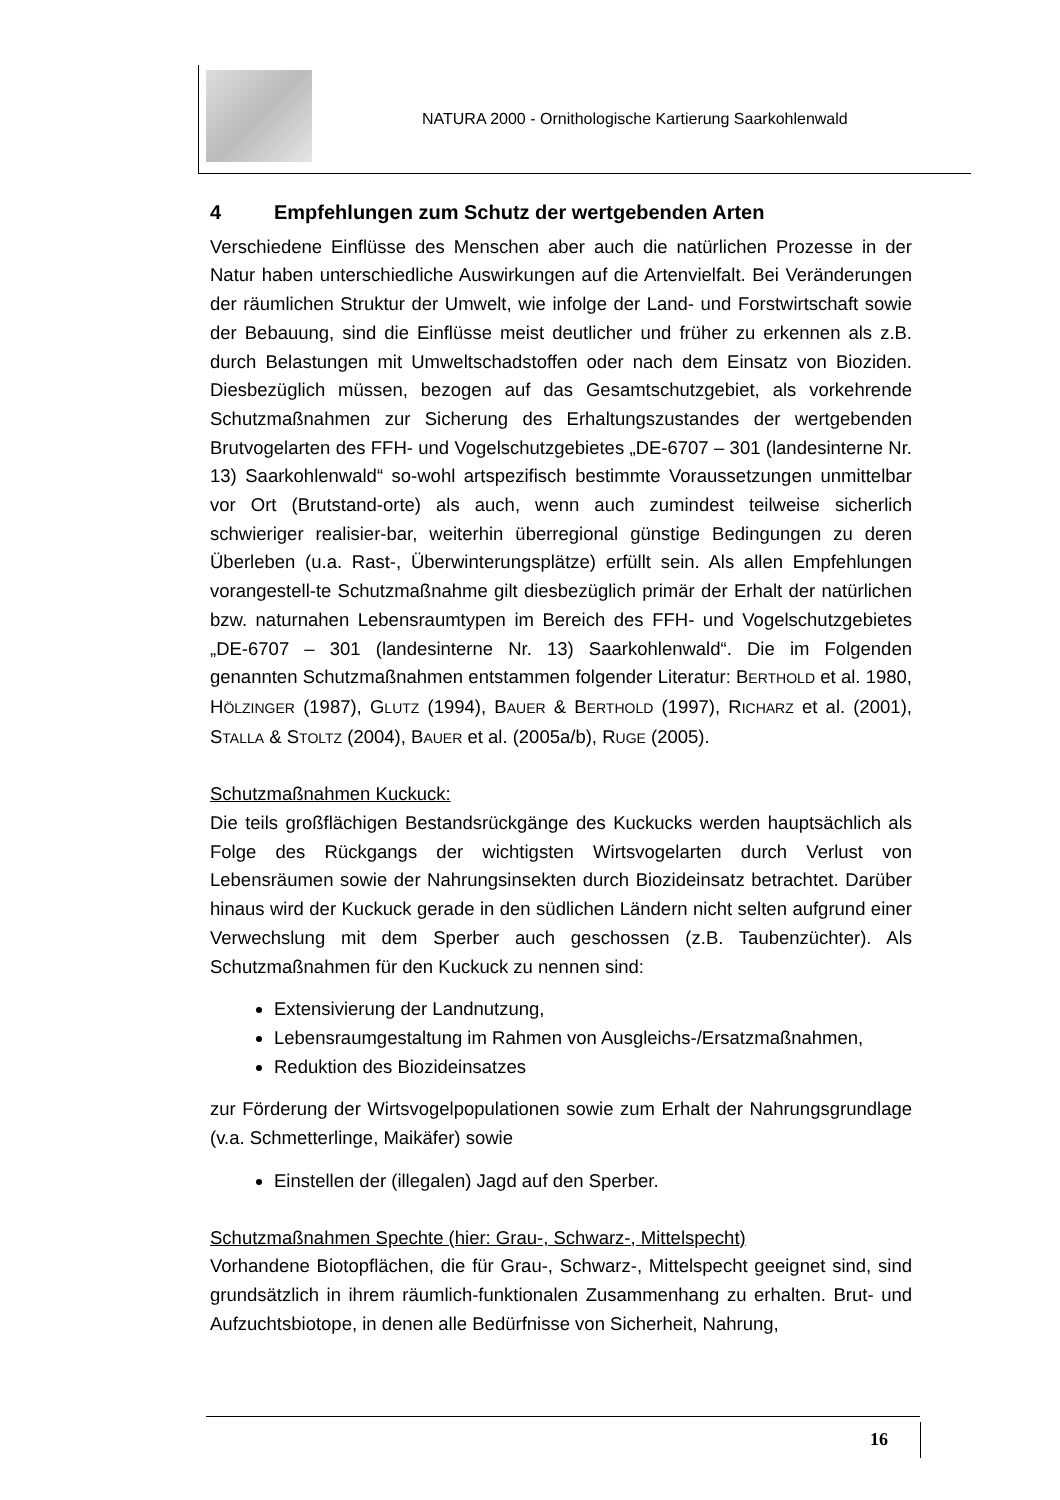NATURA 2000 - Ornithologische Kartierung Saarkohlenwald
4 Empfehlungen zum Schutz der wertgebenden Arten
Verschiedene Einflüsse des Menschen aber auch die natürlichen Prozesse in der Natur haben unterschiedliche Auswirkungen auf die Artenvielfalt. Bei Veränderungen der räumlichen Struktur der Umwelt, wie infolge der Land- und Forstwirtschaft sowie der Bebauung, sind die Einflüsse meist deutlicher und früher zu erkennen als z.B. durch Belastungen mit Umweltschadstoffen oder nach dem Einsatz von Bioziden. Diesbezüglich müssen, bezogen auf das Gesamtschutzgebiet, als vorkehrende Schutzmaßnahmen zur Sicherung des Erhaltungszustandes der wertgebenden Brutvogelarten des FFH- und Vogelschutzgebietes „DE-6707 – 301 (landesinterne Nr. 13) Saarkohlenwald“ so-wohl artspezifisch bestimmte Voraussetzungen unmittelbar vor Ort (Brutstand-orte) als auch, wenn auch zumindest teilweise sicherlich schwieriger realisier-bar, weiterhin überregional günstige Bedingungen zu deren Überleben (u.a. Rast-, Überwinterungsplätze) erfüllt sein. Als allen Empfehlungen vorangestell-te Schutzmaßnahme gilt diesbezüglich primär der Erhalt der natürlichen bzw. naturnahen Lebensraumtypen im Bereich des FFH- und Vogelschutzgebietes „DE-6707 – 301 (landesinterne Nr. 13) Saarkohlenwald“. Die im Folgenden genannten Schutzmaßnahmen entstammen folgender Literatur: BERTHOLD et al. 1980, HÖLZINGER (1987), GLUTZ (1994), BAUER & BERTHOLD (1997), RICHARZ et al. (2001), STALLA & STOLTZ (2004), BAUER et al. (2005a/b), RUGE (2005).
Schutzmaßnahmen Kuckuck:
Die teils großflächigen Bestandsrückgänge des Kuckucks werden hauptsächlich als Folge des Rückgangs der wichtigsten Wirtsvogelarten durch Verlust von Lebensräumen sowie der Nahrungsinsekten durch Biozideinsatz betrachtet. Darüber hinaus wird der Kuckuck gerade in den südlichen Ländern nicht selten aufgrund einer Verwechslung mit dem Sperber auch geschossen (z.B. Taubenzüchter). Als Schutzmaßnahmen für den Kuckuck zu nennen sind:
Extensivierung der Landnutzung,
Lebensraumgestaltung im Rahmen von Ausgleichs-/Ersatzmaßnahmen,
Reduktion des Biozideinsatzes
zur Förderung der Wirtsvogelpopulationen sowie zum Erhalt der Nahrungsgrundlage (v.a. Schmetterlinge, Maikäfer) sowie
Einstellen der (illegalen) Jagd auf den Sperber.
Schutzmaßnahmen Spechte (hier: Grau-, Schwarz-, Mittelspecht)
Vorhandene Biotopflächen, die für Grau-, Schwarz-, Mittelspecht geeignet sind, sind grundsätzlich in ihrem räumlich-funktionalen Zusammenhang zu erhalten. Brut- und Aufzuchtsbiotope, in denen alle Bedürfnisse von Sicherheit, Nahrung,
16